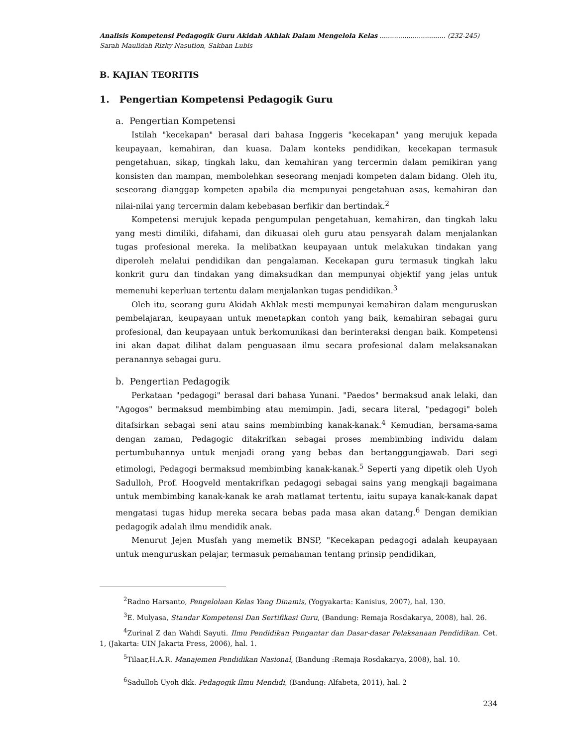Analisis Kompetensi Pedagogik Guru Akidah Akhlak Dalam Mengelola Kelas ................................ (232-245)
Sarah Maulidah Rizky Nasution, Sakban Lubis
B. KAJIAN TEORITIS
1. Pengertian Kompetensi Pedagogik Guru
a. Pengertian Kompetensi
Istilah "kecekapan" berasal dari bahasa Inggeris "kecekapan" yang merujuk kepada keupayaan, kemahiran, dan kuasa. Dalam konteks pendidikan, kecekapan termasuk pengetahuan, sikap, tingkah laku, dan kemahiran yang tercermin dalam pemikiran yang konsisten dan mampan, membolehkan seseorang menjadi kompeten dalam bidang. Oleh itu, seseorang dianggap kompeten apabila dia mempunyai pengetahuan asas, kemahiran dan nilai-nilai yang tercermin dalam kebebasan berfikir dan bertindak.<sup>2</sup>
Kompetensi merujuk kepada pengumpulan pengetahuan, kemahiran, dan tingkah laku yang mesti dimiliki, difahami, dan dikuasai oleh guru atau pensyarah dalam menjalankan tugas profesional mereka. Ia melibatkan keupayaan untuk melakukan tindakan yang diperoleh melalui pendidikan dan pengalaman. Kecekapan guru termasuk tingkah laku konkrit guru dan tindakan yang dimaksudkan dan mempunyai objektif yang jelas untuk memenuhi keperluan tertentu dalam menjalankan tugas pendidikan.<sup>3</sup>
Oleh itu, seorang guru Akidah Akhlak mesti mempunyai kemahiran dalam menguruskan pembelajaran, keupayaan untuk menetapkan contoh yang baik, kemahiran sebagai guru profesional, dan keupayaan untuk berkomunikasi dan berinteraksi dengan baik. Kompetensi ini akan dapat dilihat dalam penguasaan ilmu secara profesional dalam melaksanakan peranannya sebagai guru.
b. Pengertian Pedagogik
Perkataan "pedagogi" berasal dari bahasa Yunani. "Paedos" bermaksud anak lelaki, dan "Agogos" bermaksud membimbing atau memimpin. Jadi, secara literal, "pedagogi" boleh ditafsirkan sebagai seni atau sains membimbing kanak-kanak.<sup>4</sup> Kemudian, bersama-sama dengan zaman, Pedagogic ditakrifkan sebagai proses membimbing individu dalam pertumbuhannya untuk menjadi orang yang bebas dan bertanggungjawab. Dari segi etimologi, Pedagogi bermaksud membimbing kanak-kanak.<sup>5</sup> Seperti yang dipetik oleh Uyoh Sadulloh, Prof. Hoogveld mentakrifkan pedagogi sebagai sains yang mengkaji bagaimana untuk membimbing kanak-kanak ke arah matlamat tertentu, iaitu supaya kanak-kanak dapat mengatasi tugas hidup mereka secara bebas pada masa akan datang.<sup>6</sup> Dengan demikian pedagogik adalah ilmu mendidik anak.
Menurut Jejen Musfah yang memetik BNSP, "Kecekapan pedagogi adalah keupayaan untuk menguruskan pelajar, termasuk pemahaman tentang prinsip pendidikan,
<sup>2</sup> Radno Harsanto, Pengelolaan Kelas Yang Dinamis, (Yogyakarta: Kanisius, 2007), hal. 130.
<sup>3</sup> E. Mulyasa, Standar Kompetensi Dan Sertifikasi Guru, (Bandung: Remaja Rosdakarya, 2008), hal. 26.
<sup>4</sup> Zurinal Z dan Wahdi Sayuti. Ilmu Pendidikan Pengantar dan Dasar-dasar Pelaksanaan Pendidikan. Cet. 1, (Jakarta: UIN Jakarta Press, 2006), hal. 1.
<sup>5</sup> Tilaar,H.A.R. Manajemen Pendidikan Nasional, (Bandung :Remaja Rosdakarya, 2008), hal. 10.
<sup>6</sup> Sadulloh Uyoh dkk. Pedagogik Ilmu Mendidi, (Bandung: Alfabeta, 2011), hal. 2
234